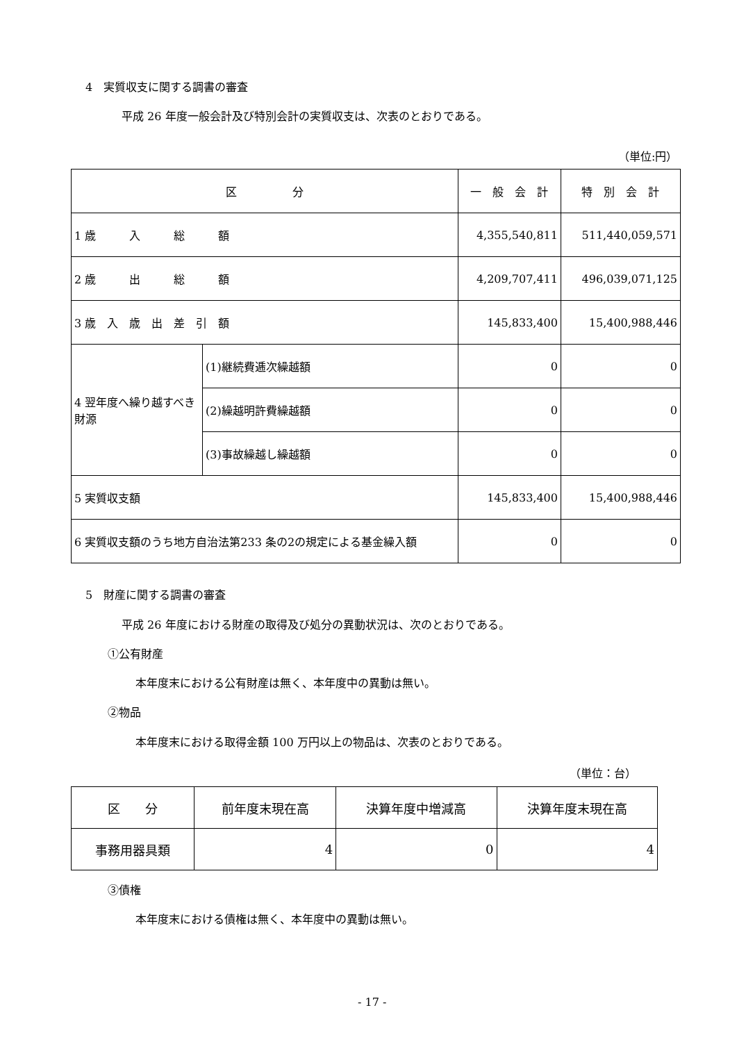4　実質収支に関する調書の審査
平成 26 年度一般会計及び特別会計の実質収支は、次表のとおりである。
（単位:円）
| 区 分 | | 一 般 会 計 | 特 別 会 計 |
| --- | --- | --- | --- |
| 1 歳 入 総 額 | | 4,355,540,811 | 511,440,059,571 |
| 2 歳 出 総 額 | | 4,209,707,411 | 496,039,071,125 |
| 3 歳 入 歳 出 差 引 額 | | 145,833,400 | 15,400,988,446 |
| 4 翌年度へ繰り越すべき財源 | (1)継続費逓次繰越額 | 0 | 0 |
| | (2)繰越明許費繰越額 | 0 | 0 |
| | (3)事故繰越し繰越額 | 0 | 0 |
| 5 実質収支額 | | 145,833,400 | 15,400,988,446 |
| 6 実質収支額のうち地方自治法第233 条の2の規定による基金繰入額 | | 0 | 0 |
5　財産に関する調書の審査
平成 26 年度における財産の取得及び処分の異動状況は、次のとおりである。
①公有財産
本年度末における公有財産は無く、本年度中の異動は無い。
②物品
本年度末における取得金額 100 万円以上の物品は、次表のとおりである。
（単位：台）
| 区 分 | 前年度末現在高 | 決算年度中増減高 | 決算年度末現在高 |
| --- | --- | --- | --- |
| 事務用器具類 | 4 | 0 | 4 |
③債権
本年度末における債権は無く、本年度中の異動は無い。
- 17 -